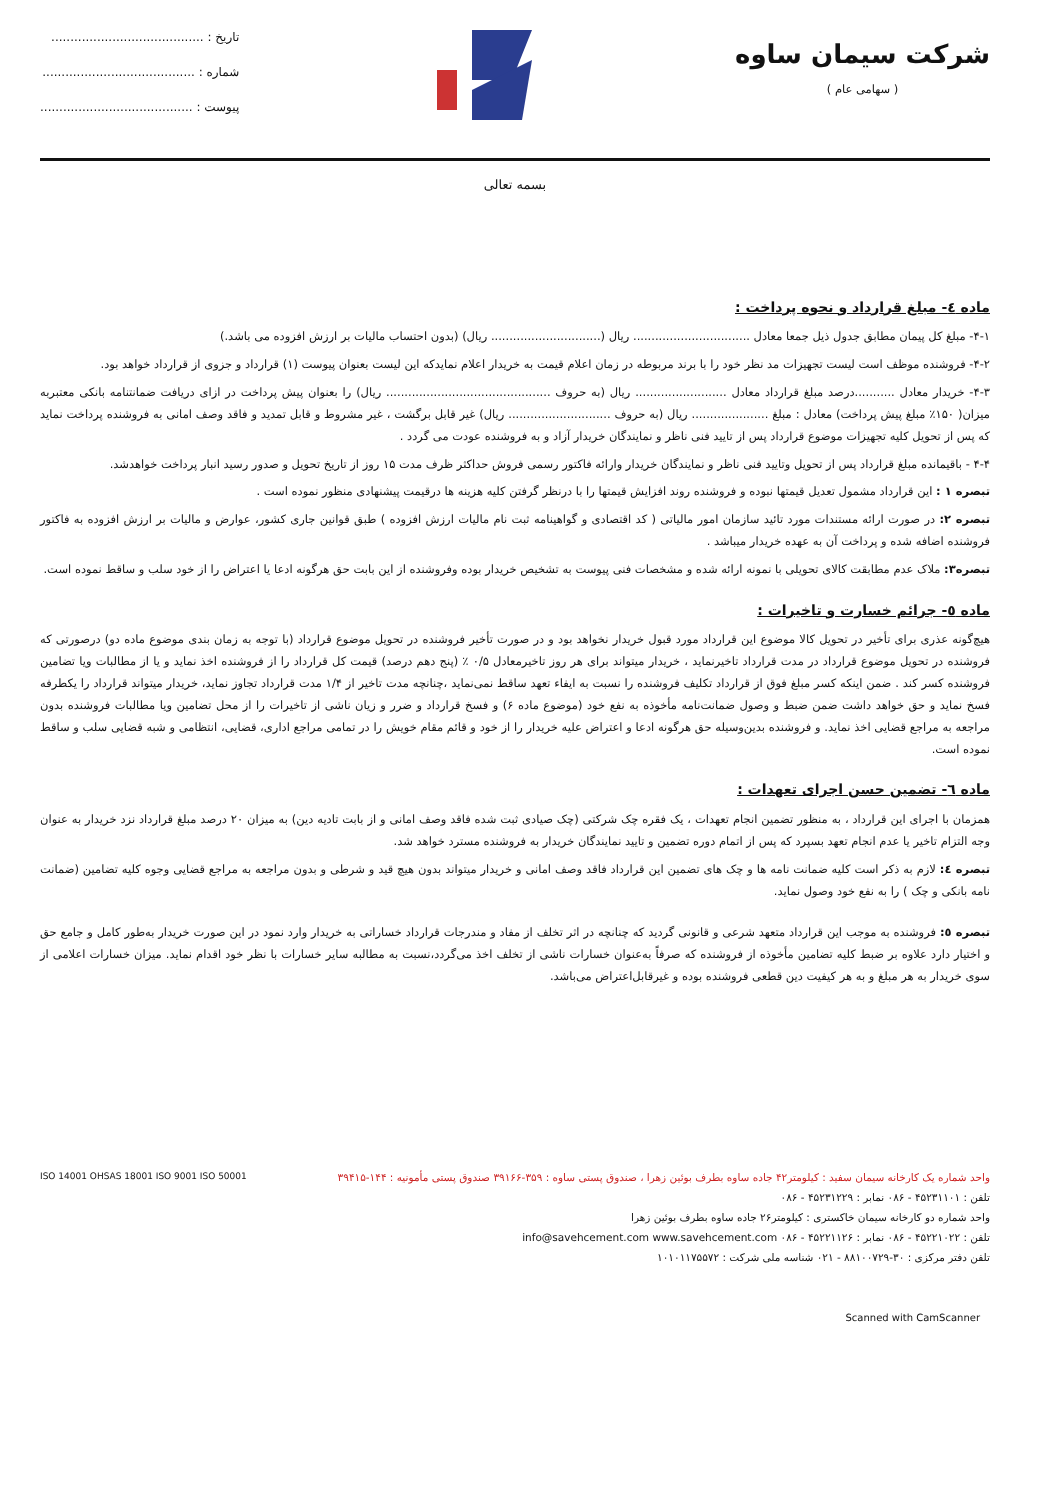شرکت سیمان ساوه
( سهامی عام )
تاریخ : ........................................
شماره : ........................................
پیوست : ........................................
بسمه تعالی
ماده ٤- مبلغ قرارداد و نحوه پرداخت :
۴-۱- مبلغ کل پیمان مطابق جدول ذیل جمعا معادل ................................ ریال (.............................. ریال) (بدون احتساب مالیات بر ارزش افزوده می باشد.)
۴-۲- فروشنده موظف است لیست تجهیزات مد نظر خود را با برند مربوطه در زمان اعلام قیمت به خریدار اعلام نمایدکه این لیست بعنوان پیوست (۱) قرارداد و جزوی از قرارداد خواهد بود.
۴-۳- خریدار معادل ...........درصد مبلغ قرارداد معادل ......................... ریال (به حروف ............................................. ریال) را بعنوان پیش پرداخت در ازای دریافت ضمانتنامه بانکی معتبربه میزان( ۱۵۰٪ مبلغ پیش پرداخت) معادل : مبلغ ..................... ریال (به حروف ............................ ریال) غیر قابل برگشت ، غیر مشروط و قابل تمدید و فاقد وصف امانی به فروشنده پرداخت نماید که پس از تحویل کلیه تجهیزات موضوع قرارداد پس از تایید فنی ناظر و نمایندگان خریدار آزاد و به فروشنده عودت می گردد .
۴-۴ - باقیمانده مبلغ قرارداد پس از تحویل وتایید فنی ناظر و نمایندگان خریدار وارائه فاکتور رسمی فروش حداکثر ظرف مدت ۱۵ روز از تاریخ تحویل و صدور رسید انبار پرداخت خواهدشد.
تبصره ۱ : این قرارداد مشمول تعدیل قیمتها نبوده و فروشنده روند افزایش قیمتها را با درنظر گرفتن کلیه هزینه ها درقیمت پیشنهادی منظور نموده است .
تبصره ۲: در صورت ارائه مستندات مورد تائید سازمان امور مالیاتی ( کد اقتصادی و گواهینامه ثبت نام مالیات ارزش افزوده ) طبق قوانین جاری کشور، عوارض و مالیات بر ارزش افزوده به فاکتور فروشنده اضافه شده و پرداخت آن به عهده خریدار میباشد .
تبصره۳: ملاک عدم مطابقت کالای تحویلی با نمونه ارائه شده و مشخصات فنی پیوست به تشخیص خریدار بوده وفروشنده از این بابت حق هرگونه ادعا یا اعتراض را از خود سلب و ساقط نموده است.
ماده ٥- جرائم خسارت و تاخیرات :
هیچ‌گونه عذری برای تأخیر در تحویل کالا موضوع این قرارداد مورد قبول خریدار نخواهد بود و در صورت تأخیر فروشنده در تحویل موضوع قرارداد (با توجه به زمان بندی موضوع ماده دو) درصورتی که فروشنده در تحویل موضوع قرارداد در مدت قرارداد تاخیرنماید ، خریدار میتواند برای هر روز تاخیرمعادل ۰/۵ ٪ (پنج دهم درصد) قیمت کل قرارداد را از فروشنده اخذ نماید و یا از مطالبات ویا تضامین فروشنده کسر کند . ضمن اینکه کسر مبلغ فوق از قرارداد تکلیف فروشنده را نسبت به ایفاء تعهد ساقط نمی‌نماید ،چنانچه مدت تاخیر از ۱/۴ مدت قرارداد تجاوز نماید، خریدار میتواند قرارداد را یکطرفه فسخ نماید و حق خواهد داشت ضمن ضبط و وصول ضمانت‌نامه مأخوذه به نفع خود (موضوع ماده ۶) و فسخ قرارداد و ضرر و زیان ناشی از تاخیرات را از محل تضامین ویا مطالبات فروشنده بدون مراجعه به مراجع قضایی اخذ نماید. و فروشنده بدین‌وسیله حق هرگونه ادعا و اعتراض علیه خریدار را از خود و قائم مقام خویش را در تمامی مراجع اداری، قضایی، انتظامی و شبه قضایی سلب و ساقط نموده است.
ماده ٦- تضمین حسن اجرای تعهدات :
همزمان با اجرای این قرارداد ، به منظور تضمین انجام تعهدات ، یک فقره چک شرکتی (چک صیادی ثبت شده فاقد وصف امانی و از بابت تادیه دین) به میزان ۲۰ درصد مبلغ قرارداد نزد خریدار به عنوان وجه التزام تاخیر یا عدم انجام تعهد بسپرد که پس از اتمام دوره تضمین و تایید نمایندگان خریدار به فروشنده مسترد خواهد شد.
تبصره ٤: لازم به ذکر است کلیه ضمانت نامه ها و چک های تضمین این قرارداد فاقد وصف امانی و خریدار میتواند بدون هیچ قید و شرطی و بدون مراجعه به مراجع قضایی وجوه کلیه تضامین (ضمانت نامه بانکی و چک ) را به نفع خود وصول نماید.
تبصره ٥: فروشنده به موجب این قرارداد متعهد شرعی و قانونی گردید که چنانچه در اثر تخلف از مفاد و مندرجات قرارداد خساراتی به خریدار وارد نمود در این صورت خریدار به‌طور کامل و جامع حق و اختیار دارد علاوه بر ضبط کلیه تضامین مأخوذه از فروشنده که صرفاً به‌عنوان خسارات ناشی از تخلف اخذ می‌گردد،نسبت به مطالبه سایر خسارات با نظر خود اقدام نماید. میزان خسارات اعلامی از سوی خریدار به هر مبلغ و به هر کیفیت دین قطعی فروشنده بوده و غیرقابل‌اعتراض می‌باشد.
واحد شماره یک کارخانه سیمان سفید : کیلومتر۴۲ جاده ساوه بطرف بوئین زهرا ، صندوق پستی ساوه : ۳۵۹-۳۹۱۶۶ صندوق پستی مأمونیه : ۱۴۴-۳۹۴۱۵
تلفن : ۴۵۲۳۱۱۰۱ - ۰۸۶ نمابر : ۴۵۲۳۱۲۲۹ - ۰۸۶
واحد شماره دو کارخانه سیمان خاکستری : کیلومتر۲۶ جاده ساوه بطرف بوئین زهرا
تلفن : ۴۵۲۲۱۰۲۲ - ۰۸۶ نمابر : ۴۵۲۲۱۱۲۶ - ۰۸۶ info@savehcement.com www.savehcement.com
تلفن دفتر مرکزی : ۳۰-۸۸۱۰۰۷۲۹ - ۰۲۱ شناسه ملی شرکت : ۱۰۱۰۱۱۷۵۵۷۲
ISO 14001 OHSAS 18001 ISO 9001 ISO 50001
Scanned with CamScanner